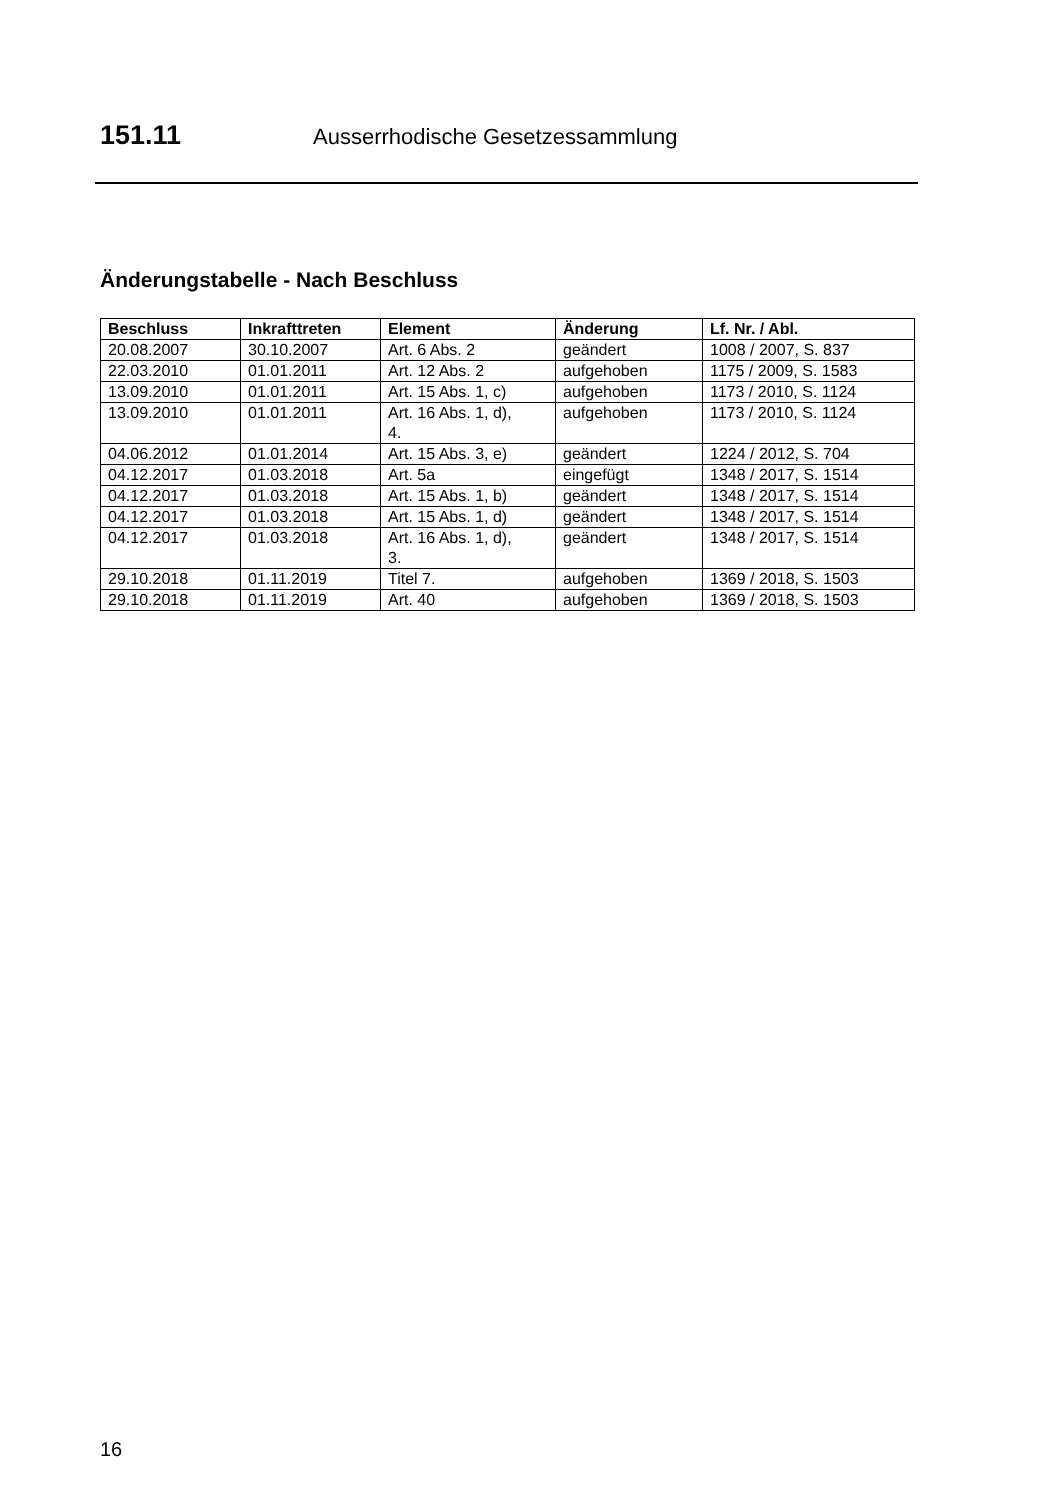151.11 Ausserrhodische Gesetzessammlung
Änderungstabelle - Nach Beschluss
| Beschluss | Inkrafttreten | Element | Änderung | Lf. Nr. / Abl. |
| --- | --- | --- | --- | --- |
| 20.08.2007 | 30.10.2007 | Art. 6 Abs. 2 | geändert | 1008 / 2007, S. 837 |
| 22.03.2010 | 01.01.2011 | Art. 12 Abs. 2 | aufgehoben | 1175 / 2009, S. 1583 |
| 13.09.2010 | 01.01.2011 | Art. 15 Abs. 1, c) | aufgehoben | 1173 / 2010, S. 1124 |
| 13.09.2010 | 01.01.2011 | Art. 16 Abs. 1, d), 4. | aufgehoben | 1173 / 2010, S. 1124 |
| 04.06.2012 | 01.01.2014 | Art. 15 Abs. 3, e) | geändert | 1224 / 2012, S. 704 |
| 04.12.2017 | 01.03.2018 | Art. 5a | eingefügt | 1348 / 2017, S. 1514 |
| 04.12.2017 | 01.03.2018 | Art. 15 Abs. 1, b) | geändert | 1348 / 2017, S. 1514 |
| 04.12.2017 | 01.03.2018 | Art. 15 Abs. 1, d) | geändert | 1348 / 2017, S. 1514 |
| 04.12.2017 | 01.03.2018 | Art. 16 Abs. 1, d), 3. | geändert | 1348 / 2017, S. 1514 |
| 29.10.2018 | 01.11.2019 | Titel 7. | aufgehoben | 1369 / 2018, S. 1503 |
| 29.10.2018 | 01.11.2019 | Art. 40 | aufgehoben | 1369 / 2018, S. 1503 |
16